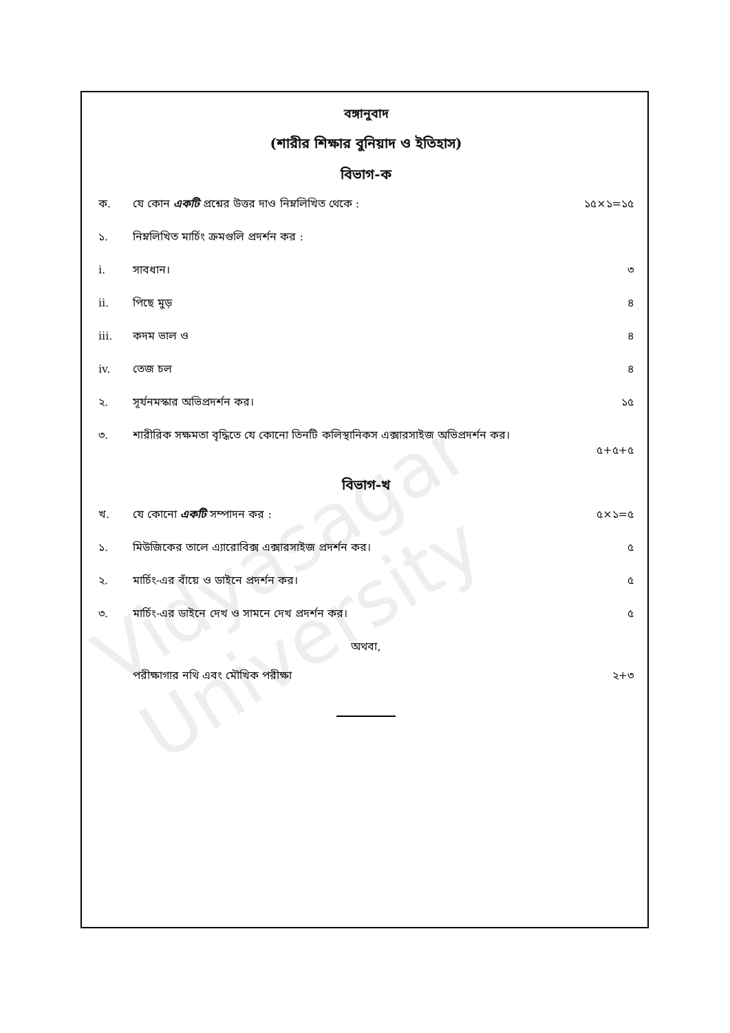Vidyasagar University
বঙ্গানুবাদ
(শারীর শিক্ষার বুনিয়াদ ও ইতিহাস)
বিভাগ-ক
ক. যে কোন একটি প্রশ্নের উত্তর দাও নিম্নলিখিত থেকে : ১৫×১=১৫
১. নিম্নলিখিত মার্চিং ক্রমগুলি প্রদর্শন কর :
i. সাবধান। ৩
ii. পিছে মুড় ৪
iii. কদম ভাল ও ৪
iv. তেজ চল ৪
২. সূর্যনমস্কার অভিপ্রদর্শন কর। ১৫
৩. শারীরিক সক্ষমতা বৃদ্ধিতে যে কোনো তিনটি কলিস্থানিকস এক্সারসাইজ অভিপ্রদর্শন কর।
৫+৫+৫
বিভাগ-খ
খ. যে কোনো একটি সম্পাদন কর : ৫×১=৫
১. মিউজিকের তালে এ্যারোবিক্স এক্সারসাইজ প্রদর্শন কর। ৫
২. মার্চিং-এর বাঁয়ে ও ডাইনে প্রদর্শন কর। ৫
৩. মার্চিং-এর ডাইনে দেখ ও সামনে দেখ প্রদর্শন কর। ৫
অথবা,
পরীক্ষাগার নথি এবং মৌখিক পরীক্ষা ২+৩